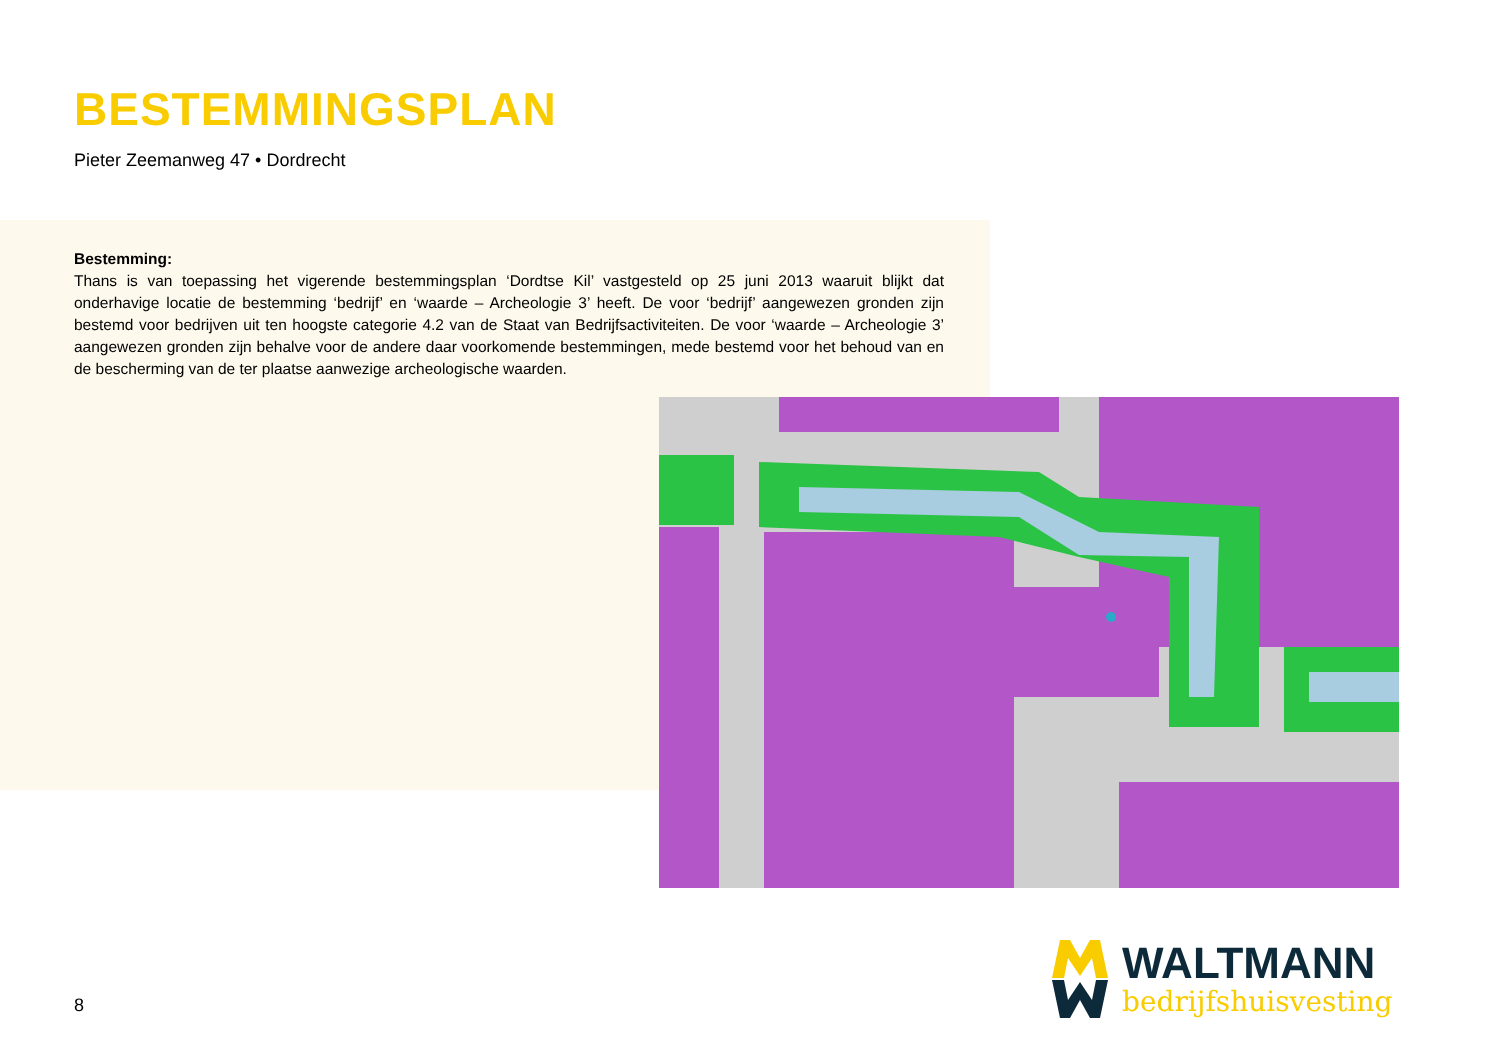BESTEMMINGSPLAN
Pieter Zeemanweg 47 • Dordrecht
Bestemming:
Thans is van toepassing het vigerende bestemmingsplan ‘Dordtse Kil’ vastgesteld op 25 juni 2013 waaruit blijkt dat onderhavige locatie de bestemming ‘bedrijf’ en ‘waarde – Archeologie 3’ heeft. De voor ‘bedrijf’ aangewezen gronden zijn bestemd voor bedrijven uit ten hoogste categorie 4.2 van de Staat van Bedrijfsactiviteiten. De voor ‘waarde – Archeologie 3’ aangewezen gronden zijn behalve voor de andere daar voorkomende bestemmingen, mede bestemd voor het behoud van en de bescherming van de ter plaatse aanwezige archeologische waarden.
8
WALTMANN
bedrijfshuisvesting